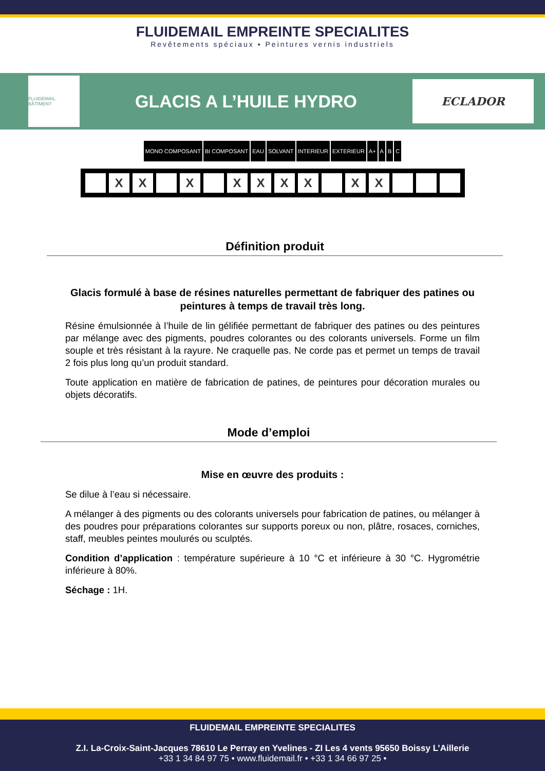FLUIDEMAIL EMPREINTE SPECIALITES
Revêtements spéciaux ▪ Peintures vernis industriels
FLUIDEMAIL BÂTIMENT
GLACIS A L’HUILE HYDRO
ECLADOR
MONO COMPOSANT BI COMPOSANT EAU SOLVANT INTERIEUR EXTERIEUR A+ A B C
| | X | X | | X | | X | X | X | X | | X | X | | | |
Définition produit
Glacis formulé à base de résines naturelles permettant de fabriquer des patines ou peintures à temps de travail très long.
Résine émulsionnée à l’huile de lin gélifiée permettant de fabriquer des patines ou des peintures par mélange avec des pigments, poudres colorantes ou des colorants universels. Forme un film souple et très résistant à la rayure. Ne craquelle pas. Ne corde pas et permet un temps de travail 2 fois plus long qu’un produit standard.
Toute application en matière de fabrication de patines, de peintures pour décoration murales ou objets décoratifs.
Mode d’emploi
Mise en œuvre des produits :
Se dilue à l’eau si nécessaire.
A mélanger à des pigments ou des colorants universels pour fabrication de patines, ou mélanger à des poudres pour préparations colorantes sur supports poreux ou non, plâtre, rosaces, corniches, staff, meubles peintes moulurés ou sculptés.
Condition d’application : température supérieure à 10 °C et inférieure à 30 °C. Hygrométrie inférieure à 80%.
Séchage : 1H.
FLUIDEMAIL EMPREINTE SPECIALITES
Z.I. La-Croix-Saint-Jacques 78610 Le Perray en Yvelines - ZI Les 4 vents 95650 Boissy L’Aillerie
+33 1 34 84 97 75 • www.fluidemail.fr • +33 1 34 66 97 25 •